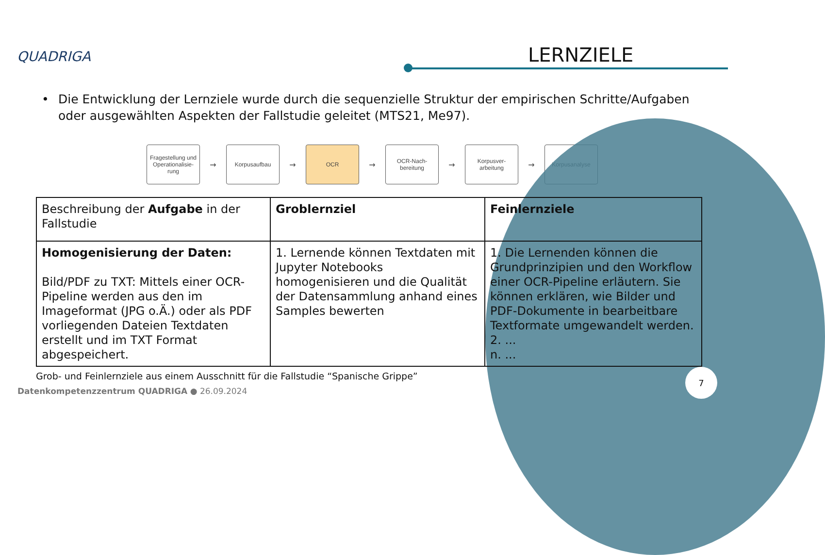QUADRIGA LERNZIELE
• Die Entwicklung der Lernziele wurde durch die sequenzielle Struktur der empirischen Schritte/Aufgaben oder ausgewählten Aspekten der Fallstudie geleitet (MTS21, Me97).
Fragestellung und Operationalisie-rung
→
Korpusaufbau
→
OCR
→
OCR-Nach-bereitung
→
Korpusver-arbeitung
→
Korpusanalyse
| Beschreibung der Aufgabe in der Fallstudie | Groblernziel | Feinlernziele |
| --- | --- | --- |
| Homogenisierung der Daten: Bild/PDF zu TXT: Mittels einer OCR-Pipeline werden aus den im Imageformat (JPG o.Ä.) oder als PDF vorliegenden Dateien Textdaten erstellt und im TXT Format abgespeichert. | 1. Lernende können Textdaten mit Jupyter Notebooks homogenisieren und die Qualität der Datensammlung anhand eines Samples bewerten | 1. Die Lernenden können die Grundprinzipien und den Workflow einer OCR-Pipeline erläutern. Sie können erklären, wie Bilder und PDF-Dokumente in bearbeitbare Textformate umgewandelt werden. 2. ... n. ... |
Grob- und Feinlernziele aus einem Ausschnitt für die Fallstudie “Spanische Grippe”
Datenkompetenzzentrum QUADRIGA ● 26.09.2024
7